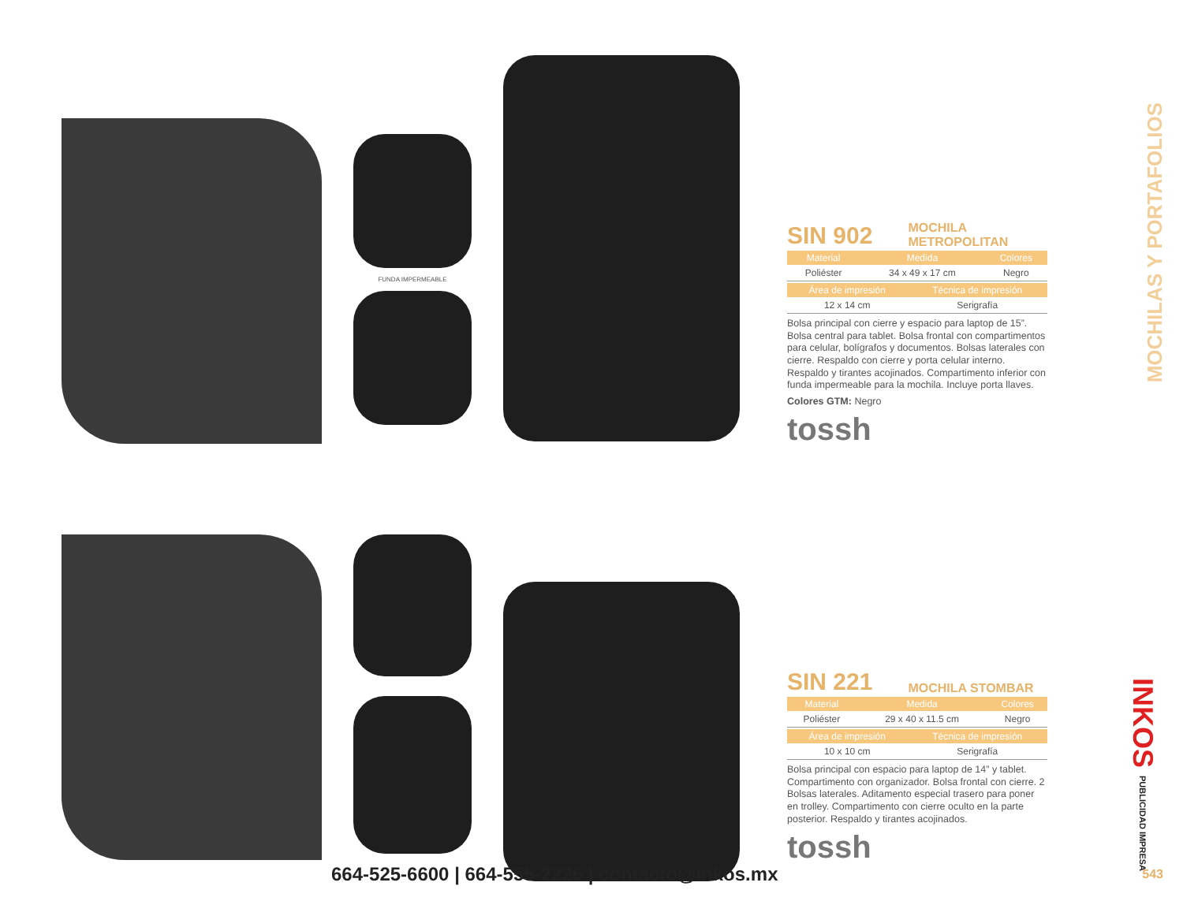FUNDA IMPERMEABLE
SIN 902
MOCHILA
METROPOLITAN
| Material | Medida | Colores |
| --- | --- | --- |
| Poliéster | 34 x 49 x 17 cm | Negro |
| Área de impresión | Técnica de impresión |
| --- | --- |
| 12 x 14 cm | Serigrafía |
Bolsa principal con cierre y espacio para laptop de 15”. Bolsa central para tablet. Bolsa frontal con compartimentos para celular, bolígrafos y documentos. Bolsas laterales con cierre. Respaldo con cierre y porta celular interno. Respaldo y tirantes acojinados. Compartimento inferior con funda impermeable para la mochila. Incluye porta llaves.
Colores GTM: Negro
tossh
SIN 221
MOCHILA STOMBAR
| Material | Medida | Colores |
| --- | --- | --- |
| Poliéster | 29 x 40 x 11.5 cm | Negro |
| Área de impresión | Técnica de impresión |
| --- | --- |
| 10 x 10 cm | Serigrafía |
Bolsa principal con espacio para laptop de 14” y tablet. Compartimento con organizador. Bolsa frontal con cierre. 2 Bolsas laterales. Aditamento especial trasero para poner en trolley. Compartimento con cierre oculto en la parte posterior. Respaldo y tirantes acojinados.
tossh
MOCHILAS Y PORTAFOLIOS
INKOS PUBLICIDAD IMPRESA
664-525-6600 | 664-555-2226 | contacto@inkos.mx
543